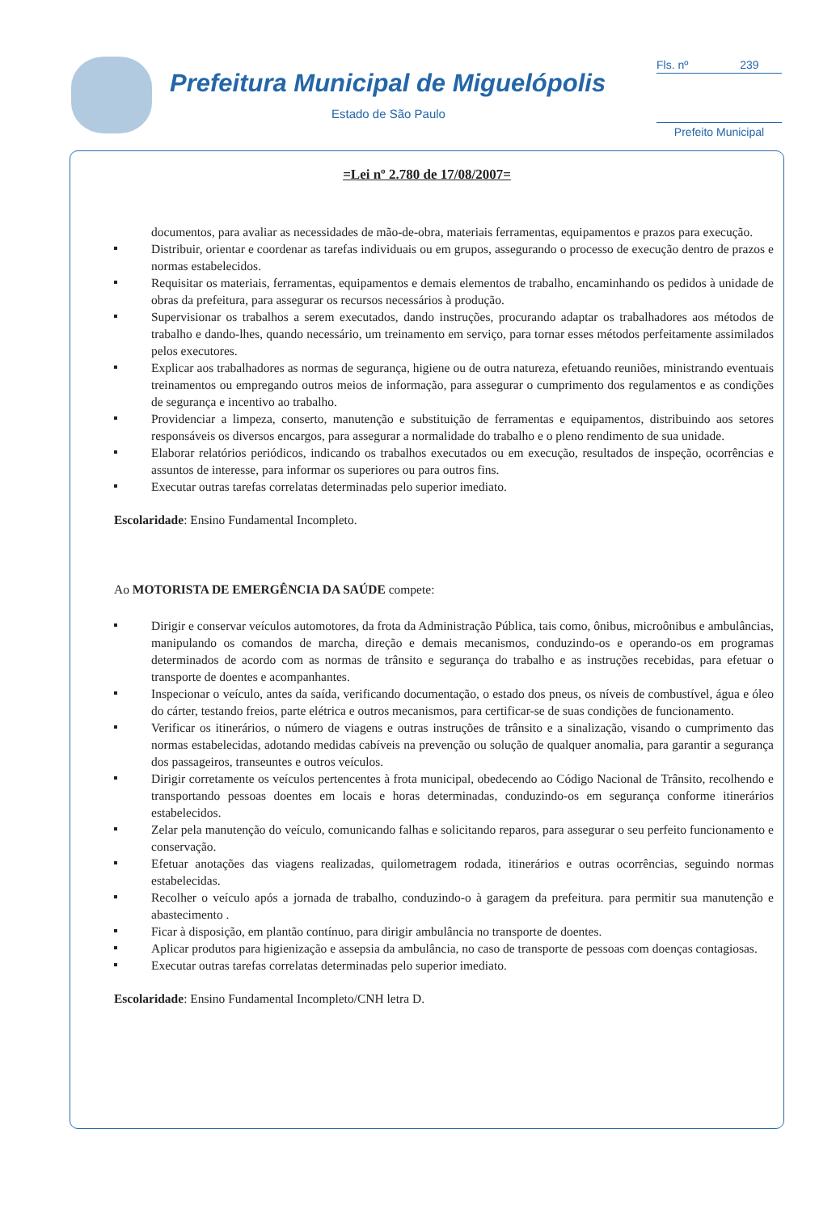Prefeitura Municipal de Miguelópolis
Estado de São Paulo
Fls. nº 239
Prefeito Municipal
=Lei nº 2.780 de 17/08/2007=
documentos, para avaliar as necessidades de mão-de-obra, materiais ferramentas, equipamentos e prazos para execução.
Distribuir, orientar e coordenar as tarefas individuais ou em grupos, assegurando o processo de execução dentro de prazos e normas estabelecidos.
Requisitar os materiais, ferramentas, equipamentos e demais elementos de trabalho, encaminhando os pedidos à unidade de obras da prefeitura, para assegurar os recursos necessários à produção.
Supervisionar os trabalhos a serem executados, dando instruções, procurando adaptar os trabalhadores aos métodos de trabalho e dando-lhes, quando necessário, um treinamento em serviço, para tornar esses métodos perfeitamente assimilados pelos executores.
Explicar aos trabalhadores as normas de segurança, higiene ou de outra natureza, efetuando reuniões, ministrando eventuais treinamentos ou empregando outros meios de informação, para assegurar o cumprimento dos regulamentos e as condições de segurança e incentivo ao trabalho.
Providenciar a limpeza, conserto, manutenção e substituição de ferramentas e equipamentos, distribuindo aos setores responsáveis os diversos encargos, para assegurar a normalidade do trabalho e o pleno rendimento de sua unidade.
Elaborar relatórios periódicos, indicando os trabalhos executados ou em execução, resultados de inspeção, ocorrências e assuntos de interesse, para informar os superiores ou para outros fins.
Executar outras tarefas correlatas determinadas pelo superior imediato.
Escolaridade: Ensino Fundamental Incompleto.
Ao MOTORISTA DE EMERGÊNCIA DA SAÚDE compete:
Dirigir e conservar veículos automotores, da frota da Administração Pública, tais como, ônibus, microônibus e ambulâncias, manipulando os comandos de marcha, direção e demais mecanismos, conduzindo-os e operando-os em programas determinados de acordo com as normas de trânsito e segurança do trabalho e as instruções recebidas, para efetuar o transporte de doentes e acompanhantes.
Inspecionar o veículo, antes da saída, verificando documentação, o estado dos pneus, os níveis de combustível, água e óleo do cárter, testando freios, parte elétrica e outros mecanismos, para certificar-se de suas condições de funcionamento.
Verificar os itinerários, o número de viagens e outras instruções de trânsito e a sinalização, visando o cumprimento das normas estabelecidas, adotando medidas cabíveis na prevenção ou solução de qualquer anomalia, para garantir a segurança dos passageiros, transeuntes e outros veículos.
Dirigir corretamente os veículos pertencentes à frota municipal, obedecendo ao Código Nacional de Trânsito, recolhendo e transportando pessoas doentes em locais e horas determinadas, conduzindo-os em segurança conforme itinerários estabelecidos.
Zelar pela manutenção do veículo, comunicando falhas e solicitando reparos, para assegurar o seu perfeito funcionamento e conservação.
Efetuar anotações das viagens realizadas, quilometragem rodada, itinerários e outras ocorrências, seguindo normas estabelecidas.
Recolher o veículo após a jornada de trabalho, conduzindo-o à garagem da prefeitura. para permitir sua manutenção e abastecimento .
Ficar à disposição, em plantão contínuo, para dirigir ambulância no transporte de doentes.
Aplicar produtos para higienização e assepsia da ambulância, no caso de transporte de pessoas com doenças contagiosas.
Executar outras tarefas correlatas determinadas pelo superior imediato.
Escolaridade: Ensino Fundamental Incompleto/CNH letra D.